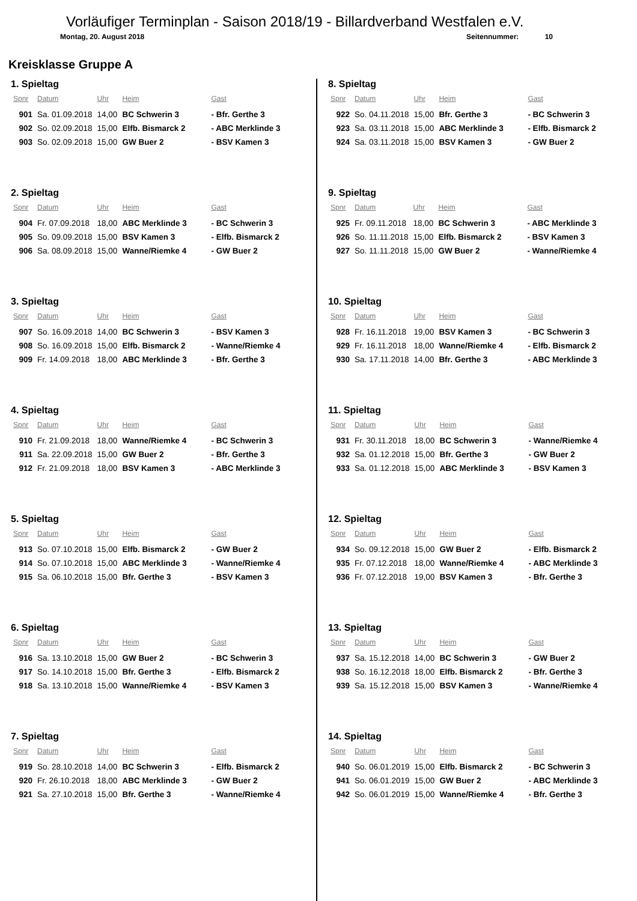Vorläufiger Terminplan - Saison 2018/19 - Billardverband Westfalen e.V.
Montag, 20. August 2018 Seitennummer: 10
Kreisklasse Gruppe A
1. Spieltag
| Spnr | Datum | Uhr | Heim | Gast |
| --- | --- | --- | --- | --- |
| 901 | Sa. 01.09.2018 | 14,00 | BC Schwerin 3 | - Bfr. Gerthe 3 |
| 902 | So. 02.09.2018 | 15,00 | Elfb. Bismarck 2 | - ABC Merklinde 3 |
| 903 | So. 02.09.2018 | 15,00 | GW Buer 2 | - BSV Kamen 3 |
2. Spieltag
| Spnr | Datum | Uhr | Heim | Gast |
| --- | --- | --- | --- | --- |
| 904 | Fr. 07.09.2018 | 18,00 | ABC Merklinde 3 | - BC Schwerin 3 |
| 905 | So. 09.09.2018 | 15,00 | BSV Kamen 3 | - Elfb. Bismarck 2 |
| 906 | Sa. 08.09.2018 | 15,00 | Wanne/Riemke 4 | - GW Buer 2 |
3. Spieltag
| Spnr | Datum | Uhr | Heim | Gast |
| --- | --- | --- | --- | --- |
| 907 | So. 16.09.2018 | 14,00 | BC Schwerin 3 | - BSV Kamen 3 |
| 908 | So. 16.09.2018 | 15,00 | Elfb. Bismarck 2 | - Wanne/Riemke 4 |
| 909 | Fr. 14.09.2018 | 18,00 | ABC Merklinde 3 | - Bfr. Gerthe 3 |
4. Spieltag
| Spnr | Datum | Uhr | Heim | Gast |
| --- | --- | --- | --- | --- |
| 910 | Fr. 21.09.2018 | 18,00 | Wanne/Riemke 4 | - BC Schwerin 3 |
| 911 | Sa. 22.09.2018 | 15,00 | GW Buer 2 | - Bfr. Gerthe 3 |
| 912 | Fr. 21.09.2018 | 18,00 | BSV Kamen 3 | - ABC Merklinde 3 |
5. Spieltag
| Spnr | Datum | Uhr | Heim | Gast |
| --- | --- | --- | --- | --- |
| 913 | So. 07.10.2018 | 15,00 | Elfb. Bismarck 2 | - GW Buer 2 |
| 914 | So. 07.10.2018 | 15,00 | ABC Merklinde 3 | - Wanne/Riemke 4 |
| 915 | Sa. 06.10.2018 | 15,00 | Bfr. Gerthe 3 | - BSV Kamen 3 |
6. Spieltag
| Spnr | Datum | Uhr | Heim | Gast |
| --- | --- | --- | --- | --- |
| 916 | Sa. 13.10.2018 | 15,00 | GW Buer 2 | - BC Schwerin 3 |
| 917 | So. 14.10.2018 | 15,00 | Bfr. Gerthe 3 | - Elfb. Bismarck 2 |
| 918 | Sa. 13.10.2018 | 15,00 | Wanne/Riemke 4 | - BSV Kamen 3 |
7. Spieltag
| Spnr | Datum | Uhr | Heim | Gast |
| --- | --- | --- | --- | --- |
| 919 | So. 28.10.2018 | 14,00 | BC Schwerin 3 | - Elfb. Bismarck 2 |
| 920 | Fr. 26.10.2018 | 18,00 | ABC Merklinde 3 | - GW Buer 2 |
| 921 | Sa. 27.10.2018 | 15,00 | Bfr. Gerthe 3 | - Wanne/Riemke 4 |
8. Spieltag
| Spnr | Datum | Uhr | Heim | Gast |
| --- | --- | --- | --- | --- |
| 922 | So. 04.11.2018 | 15,00 | Bfr. Gerthe 3 | - BC Schwerin 3 |
| 923 | Sa. 03.11.2018 | 15,00 | ABC Merklinde 3 | - Elfb. Bismarck 2 |
| 924 | Sa. 03.11.2018 | 15,00 | BSV Kamen 3 | - GW Buer 2 |
9. Spieltag
| Spnr | Datum | Uhr | Heim | Gast |
| --- | --- | --- | --- | --- |
| 925 | Fr. 09.11.2018 | 18,00 | BC Schwerin 3 | - ABC Merklinde 3 |
| 926 | So. 11.11.2018 | 15,00 | Elfb. Bismarck 2 | - BSV Kamen 3 |
| 927 | So. 11.11.2018 | 15,00 | GW Buer 2 | - Wanne/Riemke 4 |
10. Spieltag
| Spnr | Datum | Uhr | Heim | Gast |
| --- | --- | --- | --- | --- |
| 928 | Fr. 16.11.2018 | 19,00 | BSV Kamen 3 | - BC Schwerin 3 |
| 929 | Fr. 16.11.2018 | 18,00 | Wanne/Riemke 4 | - Elfb. Bismarck 2 |
| 930 | Sa. 17.11.2018 | 14,00 | Bfr. Gerthe 3 | - ABC Merklinde 3 |
11. Spieltag
| Spnr | Datum | Uhr | Heim | Gast |
| --- | --- | --- | --- | --- |
| 931 | Fr. 30.11.2018 | 18,00 | BC Schwerin 3 | - Wanne/Riemke 4 |
| 932 | Sa. 01.12.2018 | 15,00 | Bfr. Gerthe 3 | - GW Buer 2 |
| 933 | Sa. 01.12.2018 | 15,00 | ABC Merklinde 3 | - BSV Kamen 3 |
12. Spieltag
| Spnr | Datum | Uhr | Heim | Gast |
| --- | --- | --- | --- | --- |
| 934 | So. 09.12.2018 | 15,00 | GW Buer 2 | - Elfb. Bismarck 2 |
| 935 | Fr. 07.12.2018 | 18,00 | Wanne/Riemke 4 | - ABC Merklinde 3 |
| 936 | Fr. 07.12.2018 | 19,00 | BSV Kamen 3 | - Bfr. Gerthe 3 |
13. Spieltag
| Spnr | Datum | Uhr | Heim | Gast |
| --- | --- | --- | --- | --- |
| 937 | Sa. 15.12.2018 | 14,00 | BC Schwerin 3 | - GW Buer 2 |
| 938 | So. 16.12.2018 | 18,00 | Elfb. Bismarck 2 | - Bfr. Gerthe 3 |
| 939 | Sa. 15.12.2018 | 15,00 | BSV Kamen 3 | - Wanne/Riemke 4 |
14. Spieltag
| Spnr | Datum | Uhr | Heim | Gast |
| --- | --- | --- | --- | --- |
| 940 | So. 06.01.2019 | 15,00 | Elfb. Bismarck 2 | - BC Schwerin 3 |
| 941 | So. 06.01.2019 | 15,00 | GW Buer 2 | - ABC Merklinde 3 |
| 942 | So. 06.01.2019 | 15,00 | Wanne/Riemke 4 | - Bfr. Gerthe 3 |